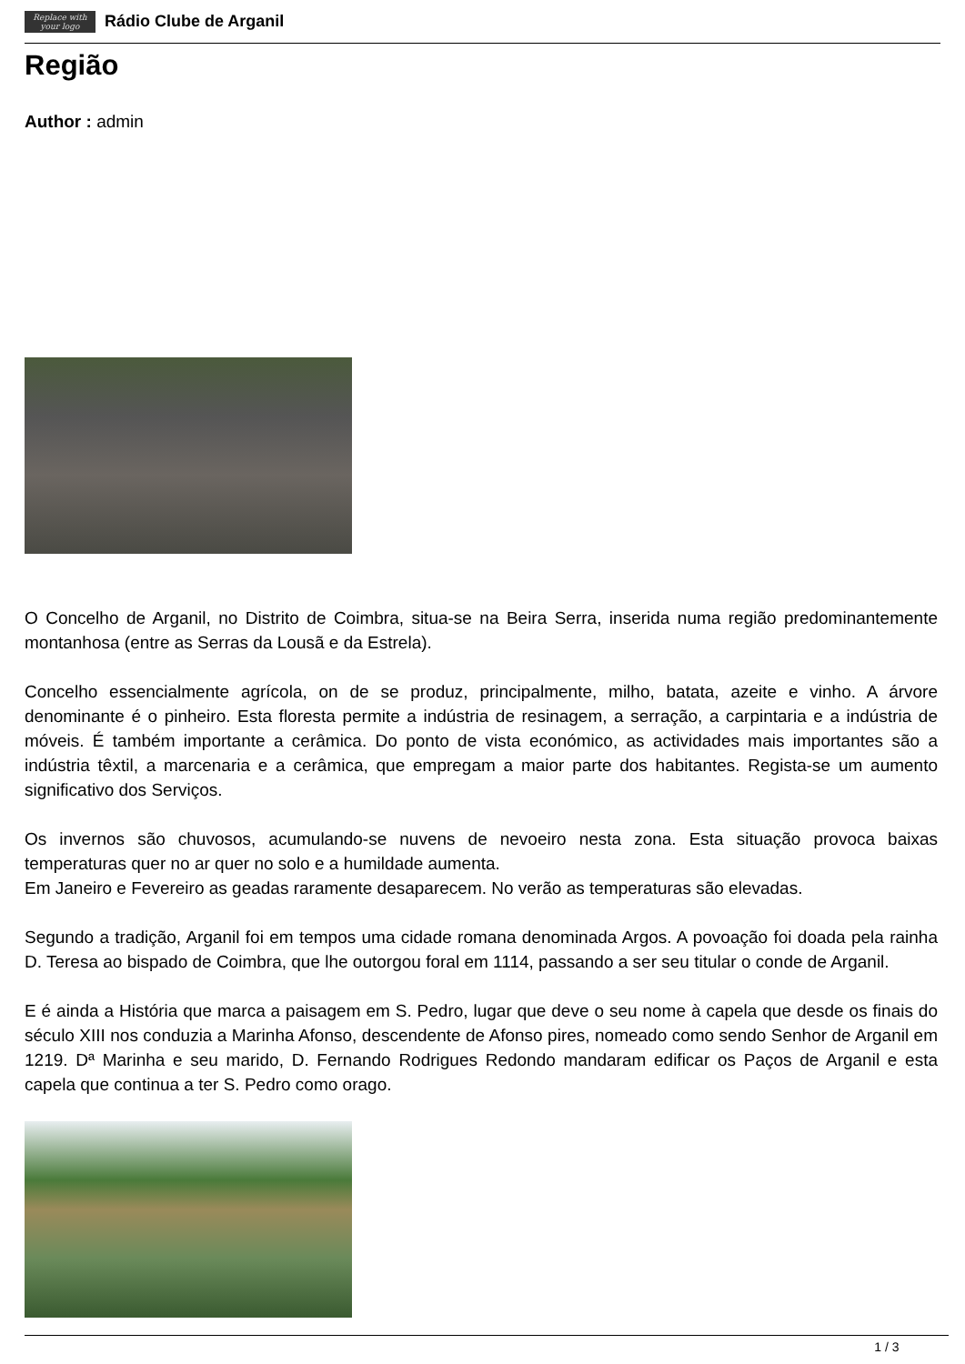Replace with your logo
Rádio Clube de Arganil
Região
Author : admin
O Concelho de Arganil, no Distrito de Coimbra, situa-se na Beira Serra, inserida numa região predominantemente montanhosa (entre as Serras da Lousã e da Estrela).
Concelho essencialmente agrícola, on de se produz, principalmente, milho, batata, azeite e vinho. A árvore denominante é o pinheiro. Esta floresta permite a indústria de resinagem, a serração, a carpintaria e a indústria de móveis. É também importante a cerâmica. Do ponto de vista económico, as actividades mais importantes são a indústria têxtil, a marcenaria e a cerâmica, que empregam a maior parte dos habitantes. Regista-se um aumento significativo dos Serviços.
Os invernos são chuvosos, acumulando-se nuvens de nevoeiro nesta zona. Esta situação provoca baixas temperaturas quer no ar quer no solo e a humildade aumenta.
Em Janeiro e Fevereiro as geadas raramente desaparecem. No verão as temperaturas são elevadas.
Segundo a tradição, Arganil foi em tempos uma cidade romana denominada Argos. A povoação foi doada pela rainha D. Teresa ao bispado de Coimbra, que lhe outorgou foral em 1114, passando a ser seu titular o conde de Arganil.
E é ainda a História que marca a paisagem em S. Pedro, lugar que deve o seu nome à capela que desde os finais do século XIII nos conduzia a Marinha Afonso, descendente de Afonso pires, nomeado como sendo Senhor de Arganil em 1219. Dª Marinha e seu marido, D. Fernando Rodrigues Redondo mandaram edificar os Paços de Arganil e esta capela que continua a ter S. Pedro como orago.
1 / 3